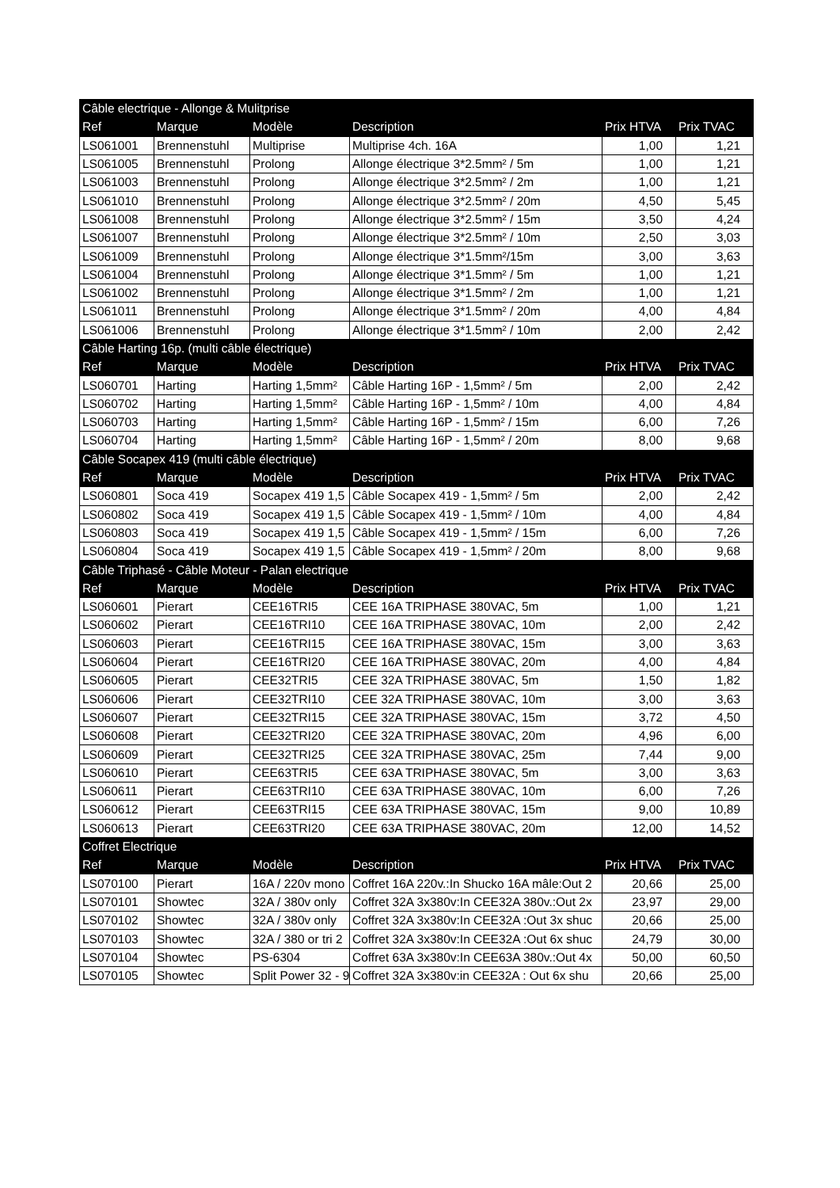| Câble electrique - Allonge & Mulitprise | | | | | |
| Ref | Marque | Modèle | Description | Prix HTVA | Prix TVAC |
| LS061001 | Brennenstuhl | Multiprise | Multiprise 4ch. 16A | 1,00 | 1,21 |
| LS061005 | Brennenstuhl | Prolong | Allonge électrique 3*2.5mm² / 5m | 1,00 | 1,21 |
| LS061003 | Brennenstuhl | Prolong | Allonge électrique 3*2.5mm² / 2m | 1,00 | 1,21 |
| LS061010 | Brennenstuhl | Prolong | Allonge électrique 3*2.5mm² / 20m | 4,50 | 5,45 |
| LS061008 | Brennenstuhl | Prolong | Allonge électrique 3*2.5mm² / 15m | 3,50 | 4,24 |
| LS061007 | Brennenstuhl | Prolong | Allonge électrique 3*2.5mm² / 10m | 2,50 | 3,03 |
| LS061009 | Brennenstuhl | Prolong | Allonge électrique 3*1.5mm²/15m | 3,00 | 3,63 |
| LS061004 | Brennenstuhl | Prolong | Allonge électrique 3*1.5mm² / 5m | 1,00 | 1,21 |
| LS061002 | Brennenstuhl | Prolong | Allonge électrique 3*1.5mm² / 2m | 1,00 | 1,21 |
| LS061011 | Brennenstuhl | Prolong | Allonge électrique 3*1.5mm² / 20m | 4,00 | 4,84 |
| LS061006 | Brennenstuhl | Prolong | Allonge électrique 3*1.5mm² / 10m | 2,00 | 2,42 |
| Câble Harting 16p. (multi câble électrique) | | | | | |
| Ref | Marque | Modèle | Description | Prix HTVA | Prix TVAC |
| LS060701 | Harting | Harting 1,5mm² | Câble Harting 16P - 1,5mm² / 5m | 2,00 | 2,42 |
| LS060702 | Harting | Harting 1,5mm² | Câble Harting 16P - 1,5mm² / 10m | 4,00 | 4,84 |
| LS060703 | Harting | Harting 1,5mm² | Câble Harting 16P - 1,5mm² / 15m | 6,00 | 7,26 |
| LS060704 | Harting | Harting 1,5mm² | Câble Harting 16P - 1,5mm² / 20m | 8,00 | 9,68 |
| Câble Socapex 419 (multi câble électrique) | | | | | |
| Ref | Marque | Modèle | Description | Prix HTVA | Prix TVAC |
| LS060801 | Soca 419 | Socapex 419 1,5 | Câble Socapex 419 - 1,5mm² / 5m | 2,00 | 2,42 |
| LS060802 | Soca 419 | Socapex 419 1,5 | Câble Socapex 419 - 1,5mm² / 10m | 4,00 | 4,84 |
| LS060803 | Soca 419 | Socapex 419 1,5 | Câble Socapex 419 - 1,5mm² / 15m | 6,00 | 7,26 |
| LS060804 | Soca 419 | Socapex 419 1,5 | Câble Socapex 419 - 1,5mm² / 20m | 8,00 | 9,68 |
| Câble Triphasé - Câble Moteur - Palan electrique | | | | | |
| Ref | Marque | Modèle | Description | Prix HTVA | Prix TVAC |
| LS060601 | Pierart | CEE16TRI5 | CEE 16A TRIPHASE 380VAC, 5m | 1,00 | 1,21 |
| LS060602 | Pierart | CEE16TRI10 | CEE 16A TRIPHASE 380VAC, 10m | 2,00 | 2,42 |
| LS060603 | Pierart | CEE16TRI15 | CEE 16A TRIPHASE 380VAC, 15m | 3,00 | 3,63 |
| LS060604 | Pierart | CEE16TRI20 | CEE 16A TRIPHASE 380VAC, 20m | 4,00 | 4,84 |
| LS060605 | Pierart | CEE32TRI5 | CEE 32A TRIPHASE 380VAC, 5m | 1,50 | 1,82 |
| LS060606 | Pierart | CEE32TRI10 | CEE 32A TRIPHASE 380VAC, 10m | 3,00 | 3,63 |
| LS060607 | Pierart | CEE32TRI15 | CEE 32A TRIPHASE 380VAC, 15m | 3,72 | 4,50 |
| LS060608 | Pierart | CEE32TRI20 | CEE 32A TRIPHASE 380VAC, 20m | 4,96 | 6,00 |
| LS060609 | Pierart | CEE32TRI25 | CEE 32A TRIPHASE 380VAC, 25m | 7,44 | 9,00 |
| LS060610 | Pierart | CEE63TRI5 | CEE 63A TRIPHASE 380VAC, 5m | 3,00 | 3,63 |
| LS060611 | Pierart | CEE63TRI10 | CEE 63A TRIPHASE 380VAC, 10m | 6,00 | 7,26 |
| LS060612 | Pierart | CEE63TRI15 | CEE 63A TRIPHASE 380VAC, 15m | 9,00 | 10,89 |
| LS060613 | Pierart | CEE63TRI20 | CEE 63A TRIPHASE 380VAC, 20m | 12,00 | 14,52 |
| Coffret Electrique | | | | | |
| Ref | Marque | Modèle | Description | Prix HTVA | Prix TVAC |
| LS070100 | Pierart | 16A / 220v mono | Coffret 16A 220v.:In Shucko 16A mâle:Out 2 | 20,66 | 25,00 |
| LS070101 | Showtec | 32A / 380v only | Coffret 32A 3x380v:In CEE32A 380v.:Out 2x | 23,97 | 29,00 |
| LS070102 | Showtec | 32A / 380v only | Coffret 32A 3x380v:In CEE32A :Out 3x shuc | 20,66 | 25,00 |
| LS070103 | Showtec | 32A / 380 or tri 2 | Coffret 32A 3x380v:In CEE32A :Out 6x shuc | 24,79 | 30,00 |
| LS070104 | Showtec | PS-6304 | Coffret 63A 3x380v:In CEE63A 380v.:Out 4x | 50,00 | 60,50 |
| LS070105 | Showtec | Split Power 32 - 9 | Coffret 32A 3x380v:in CEE32A : Out 6x shu | 20,66 | 25,00 |